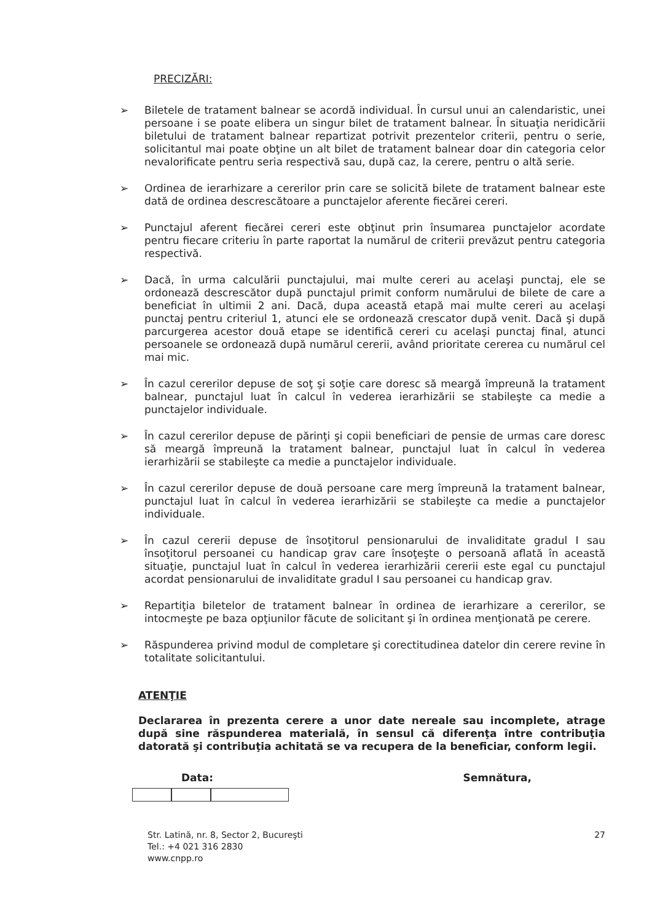PRECIZĂRI:
➢ Biletele de tratament balnear se acordă individual. În cursul unui an calendaristic, unei persoane i se poate elibera un singur bilet de tratament balnear. În situaţia neridicării biletului de tratament balnear repartizat potrivit prezentelor criterii, pentru o serie, solicitantul mai poate obţine un alt bilet de tratament balnear doar din categoria celor nevalorificate pentru seria respectivă sau, după caz, la cerere, pentru o altă serie.
➢ Ordinea de ierarhizare a cererilor prin care se solicită bilete de tratament balnear este dată de ordinea descrescătoare a punctajelor aferente fiecărei cereri.
➢ Punctajul aferent fiecărei cereri este obţinut prin însumarea punctajelor acordate pentru fiecare criteriu în parte raportat la numărul de criterii prevăzut pentru categoria respectivă.
➢ Dacă, în urma calculării punctajului, mai multe cereri au acelaşi punctaj, ele se ordonează descrescător după punctajul primit conform numărului de bilete de care a beneficiat în ultimii 2 ani. Dacă, dupa această etapă mai multe cereri au acelaşi punctaj pentru criteriul 1, atunci ele se ordonează crescator după venit. Dacă şi după parcurgerea acestor două etape se identifică cereri cu acelaşi punctaj final, atunci persoanele se ordonează după numărul cererii, având prioritate cererea cu numărul cel mai mic.
➢ În cazul cererilor depuse de soţ şi soţie care doresc să meargă împreună la tratament balnear, punctajul luat în calcul în vederea ierarhizării se stabileşte ca medie a punctajelor individuale.
➢ În cazul cererilor depuse de părinţi şi copii beneficiari de pensie de urmas care doresc să meargă împreună la tratament balnear, punctajul luat în calcul în vederea ierarhizării se stabileşte ca medie a punctajelor individuale.
➢ În cazul cererilor depuse de două persoane care merg împreună la tratament balnear, punctajul luat în calcul în vederea ierarhizării se stabileşte ca medie a punctajelor individuale.
➢ În cazul cererii depuse de însoţitorul pensionarului de invaliditate gradul I sau însoţitorul persoanei cu handicap grav care însoţeşte o persoană aflată în această situaţie, punctajul luat în calcul în vederea ierarhizării cererii este egal cu punctajul acordat pensionarului de invaliditate gradul I sau persoanei cu handicap grav.
➢ Repartiţia biletelor de tratament balnear în ordinea de ierarhizare a cererilor, se intocmeşte pe baza opţiunilor făcute de solicitant şi în ordinea menţionată pe cerere.
➢ Răspunderea privind modul de completare şi corectitudinea datelor din cerere revine în totalitate solicitantului.
ATENŢIE
Declararea în prezenta cerere a unor date nereale sau incomplete, atrage după sine răspunderea materială, în sensul că diferenţa între contribuţia datorată şi contribuţia achitată se va recupera de la beneficiar, conform legii.
Data: Semnătura,
Str. Latină, nr. 8, Sector 2, Bucureşti
Tel.: +4 021 316 2830
www.cnpp.ro
27